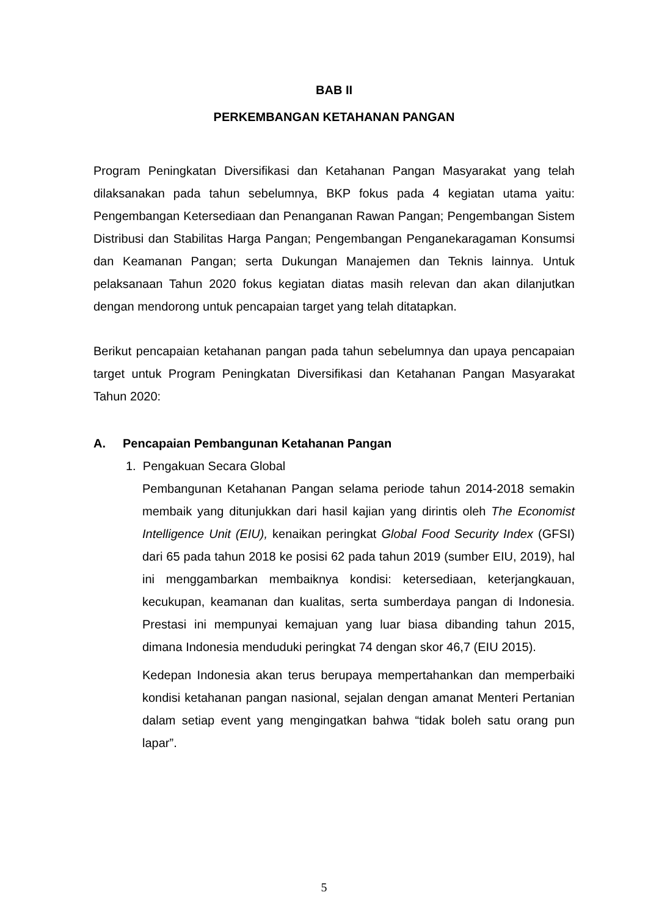BAB II
PERKEMBANGAN KETAHANAN PANGAN
Program Peningkatan Diversifikasi dan Ketahanan Pangan Masyarakat yang telah dilaksanakan pada tahun sebelumnya, BKP fokus pada 4 kegiatan utama yaitu: Pengembangan Ketersediaan dan Penanganan Rawan Pangan; Pengembangan Sistem Distribusi dan Stabilitas Harga Pangan; Pengembangan Penganekaragaman Konsumsi dan Keamanan Pangan; serta Dukungan Manajemen dan Teknis lainnya. Untuk pelaksanaan Tahun 2020 fokus kegiatan diatas masih relevan dan akan dilanjutkan dengan mendorong untuk pencapaian target yang telah ditatapkan.
Berikut pencapaian ketahanan pangan pada tahun sebelumnya dan upaya pencapaian target untuk Program Peningkatan Diversifikasi dan Ketahanan Pangan Masyarakat Tahun 2020:
A. Pencapaian Pembangunan Ketahanan Pangan
1. Pengakuan Secara Global
Pembangunan Ketahanan Pangan selama periode tahun 2014-2018 semakin membaik yang ditunjukkan dari hasil kajian yang dirintis oleh The Economist Intelligence Unit (EIU), kenaikan peringkat Global Food Security Index (GFSI) dari 65 pada tahun 2018 ke posisi 62 pada tahun 2019 (sumber EIU, 2019), hal ini menggambarkan membaiknya kondisi: ketersediaan, keterjangkauan, kecukupan, keamanan dan kualitas, serta sumberdaya pangan di Indonesia. Prestasi ini mempunyai kemajuan yang luar biasa dibanding tahun 2015, dimana Indonesia menduduki peringkat 74 dengan skor 46,7 (EIU 2015).
Kedepan Indonesia akan terus berupaya mempertahankan dan memperbaiki kondisi ketahanan pangan nasional, sejalan dengan amanat Menteri Pertanian dalam setiap event yang mengingatkan bahwa “tidak boleh satu orang pun lapar”.
5